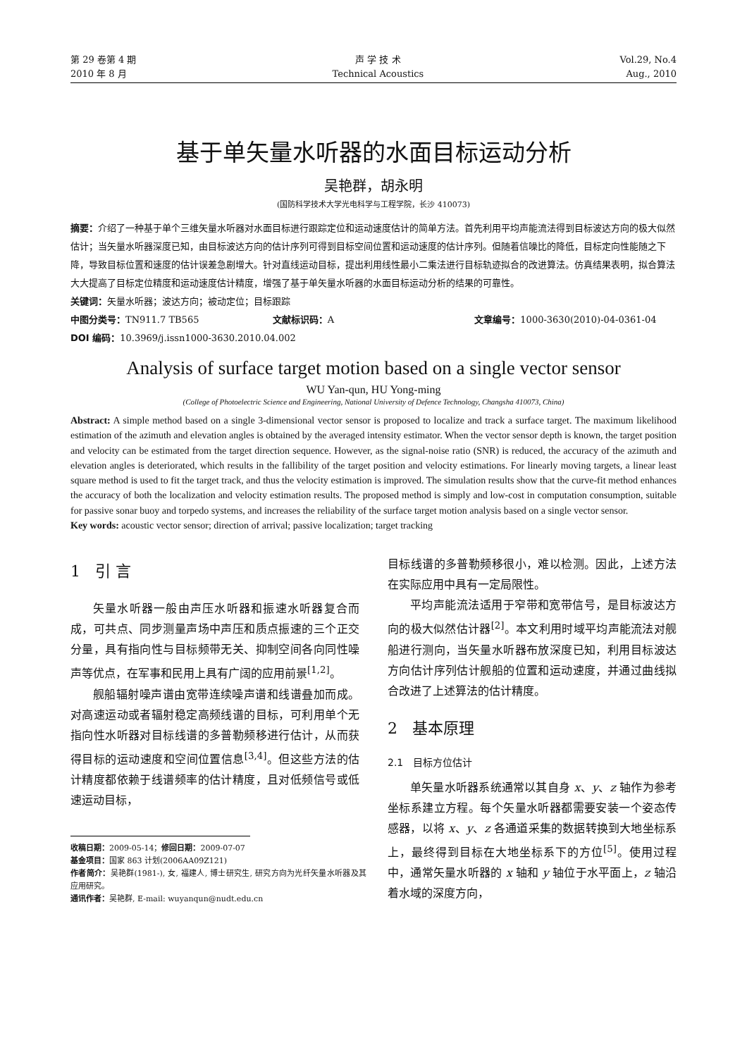第 29 卷第 4 期
2010 年 8 月
声 学 技 术
Technical Acoustics
Vol.29, No.4
Aug., 2010
基于单矢量水听器的水面目标运动分析
吴艳群，胡永明
(国防科学技术大学光电科学与工程学院，长沙 410073)
摘要：介绍了一种基于单个三维矢量水听器对水面目标进行跟踪定位和运动速度估计的简单方法。首先利用平均声能流法得到目标波达方向的极大似然估计；当矢量水听器深度已知，由目标波达方向的估计序列可得到目标空间位置和运动速度的估计序列。但随着信噪比的降低，目标定向性能随之下降，导致目标位置和速度的估计误差急剧增大。针对直线运动目标，提出利用线性最小二乘法进行目标轨迹拟合的改进算法。仿真结果表明，拟合算法大大提高了目标定位精度和运动速度估计精度，增强了基于单矢量水听器的水面目标运动分析的结果的可靠性。
关键词：矢量水听器；波达方向；被动定位；目标跟踪
中图分类号：TN911.7 TB565 文献标识码：A 文章编号：1000-3630(2010)-04-0361-04
DOI 编码：10.3969/j.issn1000-3630.2010.04.002
Analysis of surface target motion based on a single vector sensor
WU Yan-qun, HU Yong-ming
(College of Photoelectric Science and Engineering, National University of Defence Technology, Changsha 410073, China)
Abstract: A simple method based on a single 3-dimensional vector sensor is proposed to localize and track a surface target. The maximum likelihood estimation of the azimuth and elevation angles is obtained by the averaged intensity estimator. When the vector sensor depth is known, the target position and velocity can be estimated from the target direction sequence. However, as the signal-noise ratio (SNR) is reduced, the accuracy of the azimuth and elevation angles is deteriorated, which results in the fallibility of the target position and velocity estimations. For linearly moving targets, a linear least square method is used to fit the target track, and thus the velocity estimation is improved. The simulation results show that the curve-fit method enhances the accuracy of both the localization and velocity estimation results. The proposed method is simply and low-cost in computation consumption, suitable for passive sonar buoy and torpedo systems, and increases the reliability of the surface target motion analysis based on a single vector sensor.
Key words: acoustic vector sensor; direction of arrival; passive localization; target tracking
1 引 言
矢量水听器一般由声压水听器和振速水听器复合而成，可共点、同步测量声场中声压和质点振速的三个正交分量，具有指向性与目标频带无关、抑制空间各向同性噪声等优点，在军事和民用上具有广阔的应用前景<sup>[1,2]</sup>。
舰船辐射噪声谱由宽带连续噪声谱和线谱叠加而成。对高速运动或者辐射稳定高频线谱的目标，可利用单个无指向性水听器对目标线谱的多普勒频移进行估计，从而获得目标的运动速度和空间位置信息<sup>[3,4]</sup>。但这些方法的估计精度都依赖于线谱频率的估计精度，且对低频信号或低速运动目标，
收稿日期：2009-05-14；修回日期：2009-07-07
基金项目：国家 863 计划(2006AA09Z121)
作者简介：吴艳群(1981-), 女, 福建人, 博士研究生, 研究方向为光纤矢量水听器及其应用研究。
通讯作者：吴艳群, E-mail: wuyanqun@nudt.edu.cn
目标线谱的多普勒频移很小，难以检测。因此，上述方法在实际应用中具有一定局限性。
平均声能流法适用于窄带和宽带信号，是目标波达方向的极大似然估计器<sup>[2]</sup>。本文利用时域平均声能流法对舰船进行测向，当矢量水听器布放深度已知，利用目标波达方向估计序列估计舰船的位置和运动速度，并通过曲线拟合改进了上述算法的估计精度。
2 基本原理
2.1 目标方位估计
单矢量水听器系统通常以其自身 x、y、z 轴作为参考坐标系建立方程。每个矢量水听器都需要安装一个姿态传感器，以将 x、y、z 各通道采集的数据转换到大地坐标系上，最终得到目标在大地坐标系下的方位<sup>[5]</sup>。使用过程中，通常矢量水听器的 x 轴和 y 轴位于水平面上，z 轴沿着水域的深度方向，